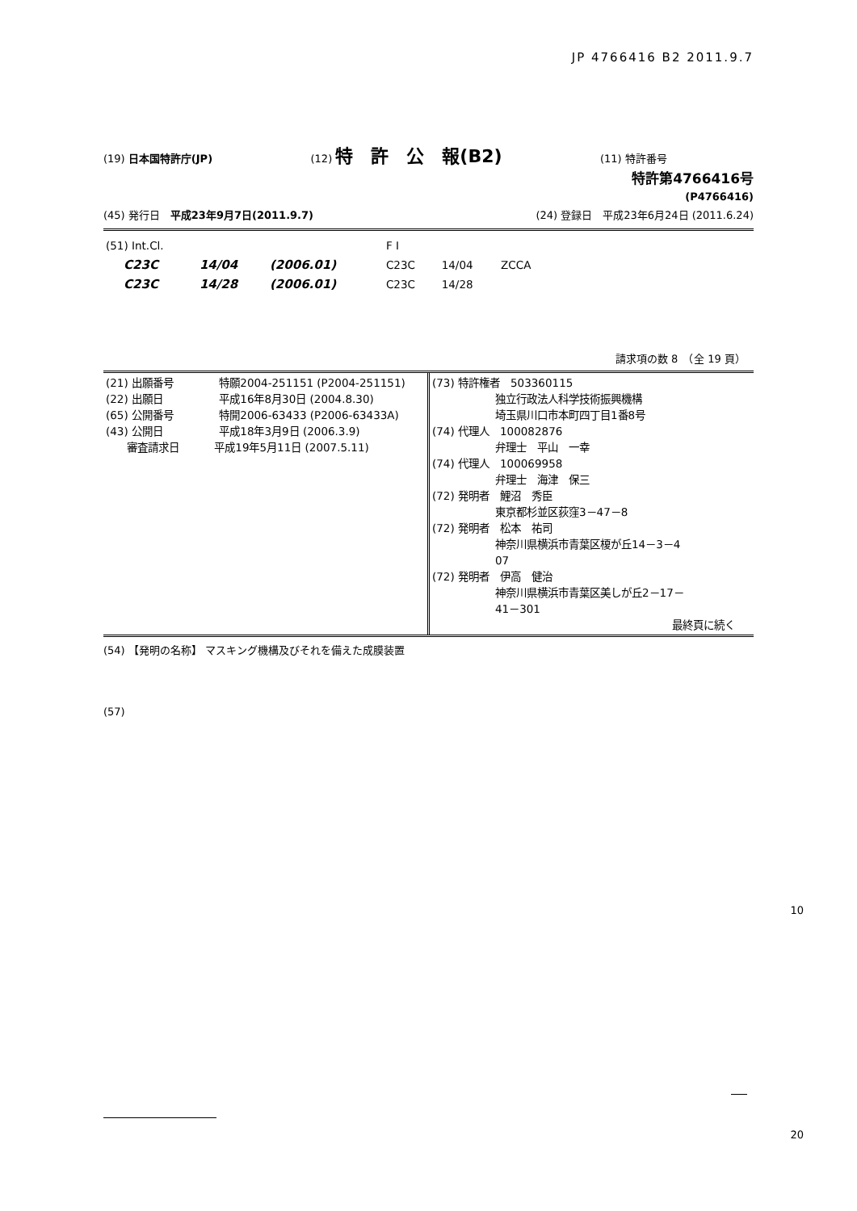JP 4766416 B2 2011.9.7
(19) 日本国特許庁(JP) (12) 特　許　公　報(B2)
(11) 特許番号
特許第4766416号
(P4766416)
(45) 発行日　平成23年9月7日(2011.9.7)
(24) 登録日　平成23年6月24日 (2011.6.24)
| (51) Int.Cl. | | | F I | | |
| C23C | 14/04 | (2006.01) | C23C | 14/04 | ZCCA |
| C23C | 14/28 | (2006.01) | C23C | 14/28 | |
請求項の数 8　（全 19 頁）
| (21) 出願番号 特願2004-251151 (P2004-251151) (22) 出願日 平成16年8月30日 (2004.8.30) (65) 公開番号 特開2006-63433 (P2006-63433A) (43) 公開日 平成18年3月9日 (2006.3.9) 審査請求日 平成19年5月11日 (2007.5.11) | (73) 特許権者 503360115 独立行政法人科学技術振興機構 埼玉県川口市本町四丁目1番8号 (74) 代理人 100082876 弁理士 平山 一幸 (74) 代理人 100069958 弁理士 海津 保三 (72) 発明者 鯉沼 秀臣 東京都杉並区荻窪3－47－8 (72) 発明者 松本 祐司 神奈川県横浜市青葉区榎が丘14－3－4 07 (72) 発明者 伊高 健治 神奈川県横浜市青葉区美しが丘2－17－ 41－301 最終頁に続く |
(54) 【発明の名称】 マスキング機構及びそれを備えた成膜装置
(57)
10
20